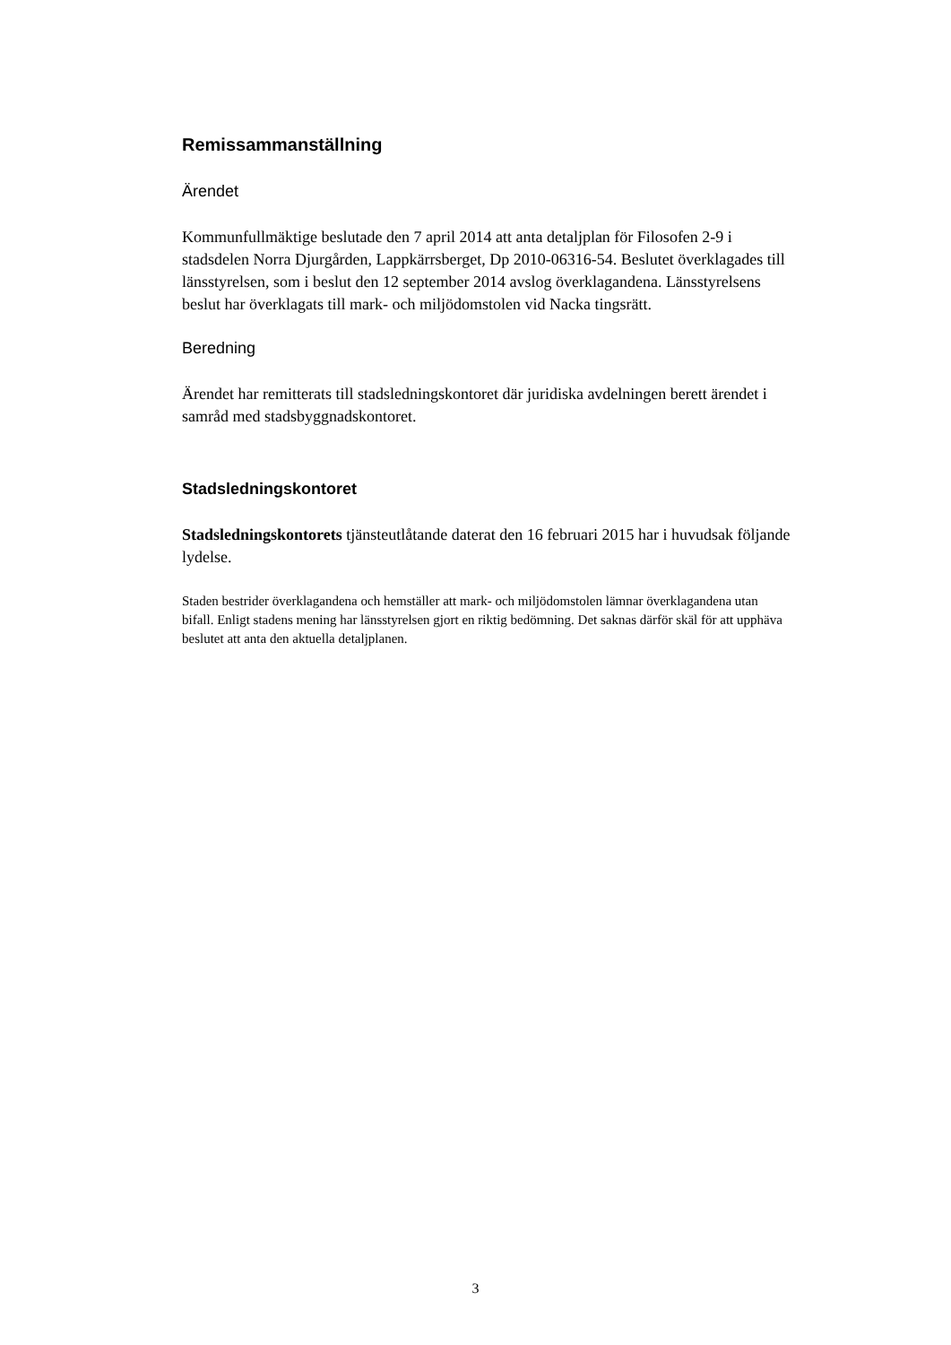Remissammanställning
Ärendet
Kommunfullmäktige beslutade den 7 april 2014 att anta detaljplan för Filosofen 2-9 i stadsdelen Norra Djurgården, Lappkärrsberget, Dp 2010-06316-54. Beslutet överklagades till länsstyrelsen, som i beslut den 12 september 2014 avslog överklagandena. Länsstyrelsens beslut har överklagats till mark- och miljödomstolen vid Nacka tingsrätt.
Beredning
Ärendet har remitterats till stadsledningskontoret där juridiska avdelningen berett ärendet i samråd med stadsbyggnadskontoret.
Stadsledningskontoret
Stadsledningskontorets tjänsteutlåtande daterat den 16 februari 2015 har i huvudsak följande lydelse.
Staden bestrider överklagandena och hemställer att mark- och miljödomstolen lämnar överklagandena utan bifall. Enligt stadens mening har länsstyrelsen gjort en riktig bedömning. Det saknas därför skäl för att upphäva beslutet att anta den aktuella detaljplanen.
3